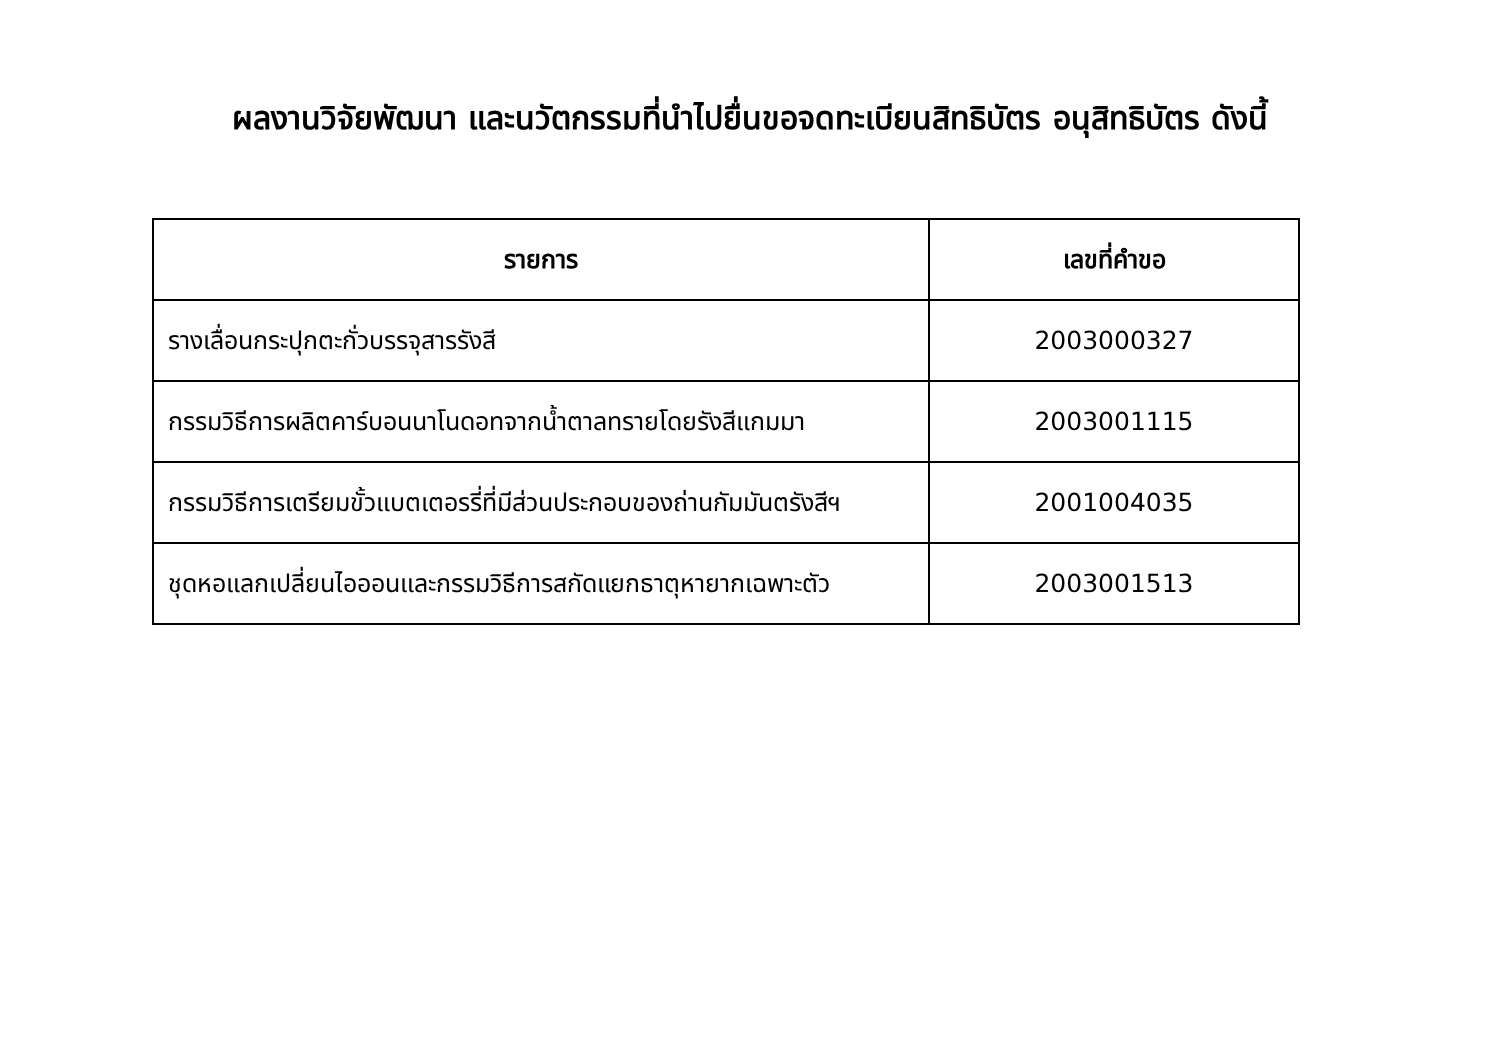ผลงานวิจัยพัฒนา และนวัตกรรมที่นำไปยื่นขอจดทะเบียนสิทธิบัตร อนุสิทธิบัตร ดังนี้
| รายการ | เลขที่คำขอ |
| --- | --- |
| รางเลื่อนกระปุกตะกั่วบรรจุสารรังสี | 2003000327 |
| กรรมวิธีการผลิตคาร์บอนนาโนดอทจากน้ำตาลทรายโดยรังสีแกมมา | 2003001115 |
| กรรมวิธีการเตรียมขั้วแบตเตอรรี่ที่มีส่วนประกอบของถ่านกัมมันตรังสีฯ | 2001004035 |
| ชุดหอแลกเปลี่ยนไอออนและกรรมวิธีการสกัดแยกธาตุหายากเฉพาะตัว | 2003001513 |